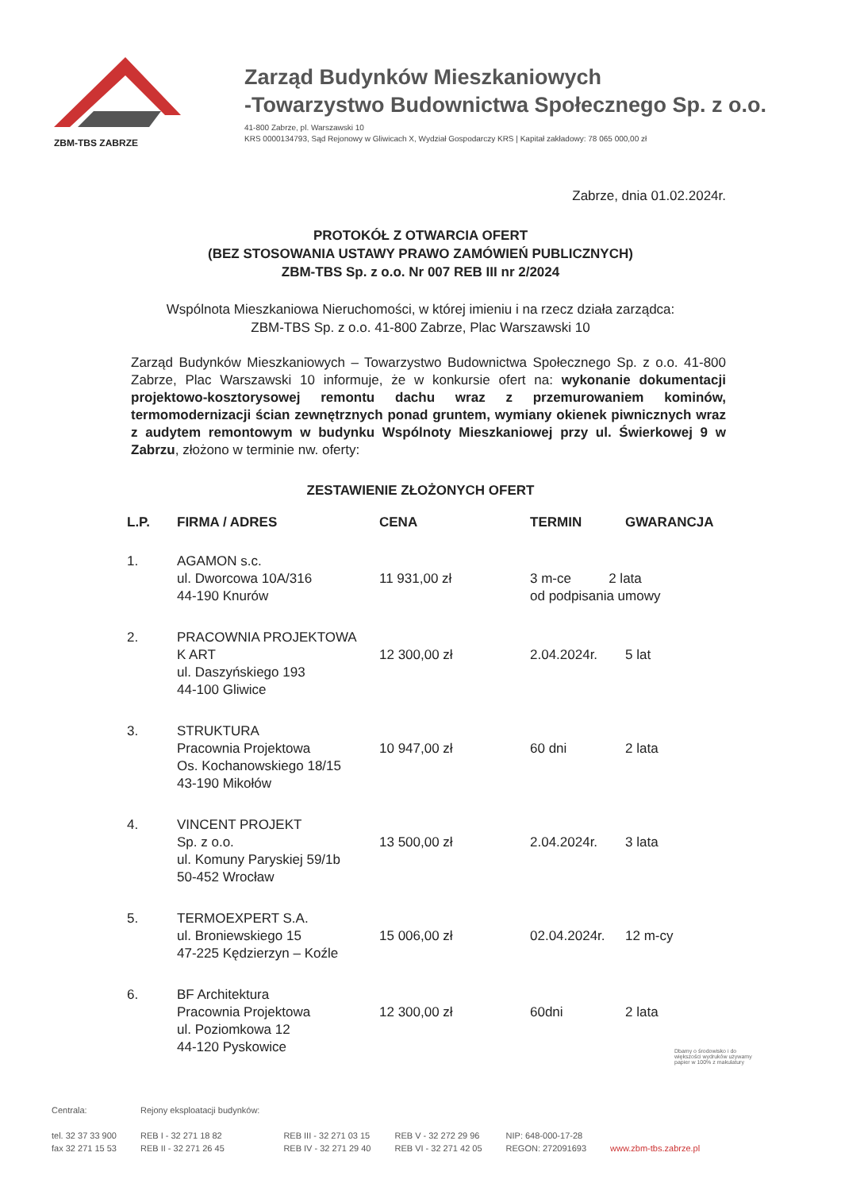ZBM-TBS ZABRZE
Zarząd Budynków Mieszkaniowych
-Towarzystwo Budownictwa Społecznego Sp. z o.o.
41-800 Zabrze, pl. Warszawski 10
KRS 0000134793, Sąd Rejonowy w Gliwicach X, Wydział Gospodarczy KRS | Kapitał zakładowy: 78 065 000,00 zł
Zabrze, dnia 01.02.2024r.
PROTOKÓŁ Z OTWARCIA OFERT
(BEZ STOSOWANIA USTAWY PRAWO ZAMÓWIEŃ PUBLICZNYCH)
ZBM-TBS Sp. z o.o. Nr 007 REB III nr 2/2024
Wspólnota Mieszkaniowa Nieruchomości, w której imieniu i na rzecz działa zarządca:
ZBM-TBS Sp. z o.o. 41-800 Zabrze, Plac Warszawski 10
Zarząd Budynków Mieszkaniowych – Towarzystwo Budownictwa Społecznego Sp. z o.o. 41-800 Zabrze, Plac Warszawski 10 informuje, że w konkursie ofert na: wykonanie dokumentacji projektowo-kosztorysowej remontu dachu wraz z przemurowaniem kominów, termomodernizacji ścian zewnętrznych ponad gruntem, wymiany okienek piwnicznych wraz z audytem remontowym w budynku Wspólnoty Mieszkaniowej przy ul. Świerkowej 9 w Zabrzu, złożono w terminie nw. oferty:
ZESTAWIENIE ZŁOŻONYCH OFERT
| L.P. | FIRMA / ADRES | CENA | TERMIN | GWARANCJA |
| --- | --- | --- | --- | --- |
| 1. | AGAMON s.c. ul. Dworcowa 10A/316 44-190 Knurów | 11 931,00 zł | 3 m-ce 2 lata od podpisania umowy | |
| 2. | PRACOWNIA PROJEKTOWA K ART ul. Daszyńskiego 193 44-100 Gliwice | 12 300,00 zł | 2.04.2024r. | 5 lat |
| 3. | STRUKTURA Pracownia Projektowa Os. Kochanowskiego 18/15 43-190 Mikołów | 10 947,00 zł | 60 dni | 2 lata |
| 4. | VINCENT PROJEKT Sp. z o.o. ul. Komuny Paryskiej 59/1b 50-452 Wrocław | 13 500,00 zł | 2.04.2024r. | 3 lata |
| 5. | TERMOEXPERT S.A. ul. Broniewskiego 15 47-225 Kędzierzyn – Koźle | 15 006,00 zł | 02.04.2024r. | 12 m-cy |
| 6. | BF Architektura Pracownia Projektowa ul. Poziomkowa 12 44-120 Pyskowice | 12 300,00 zł | 60dni | 2 lata |
Dbamy o środowisko i do większości wydruków używamy papier w 100% z makulatury
Centrala:
tel. 32 37 33 900
fax 32 271 15 53
Rejony eksploatacji budynków:
REB I - 32 271 18 82
REB II - 32 271 26 45
REB III - 32 271 03 15
REB IV - 32 271 29 40
REB V - 32 272 29 96
REB VI - 32 271 42 05
NIP: 648-000-17-28
REGON: 272091693
www.zbm-tbs.zabrze.pl